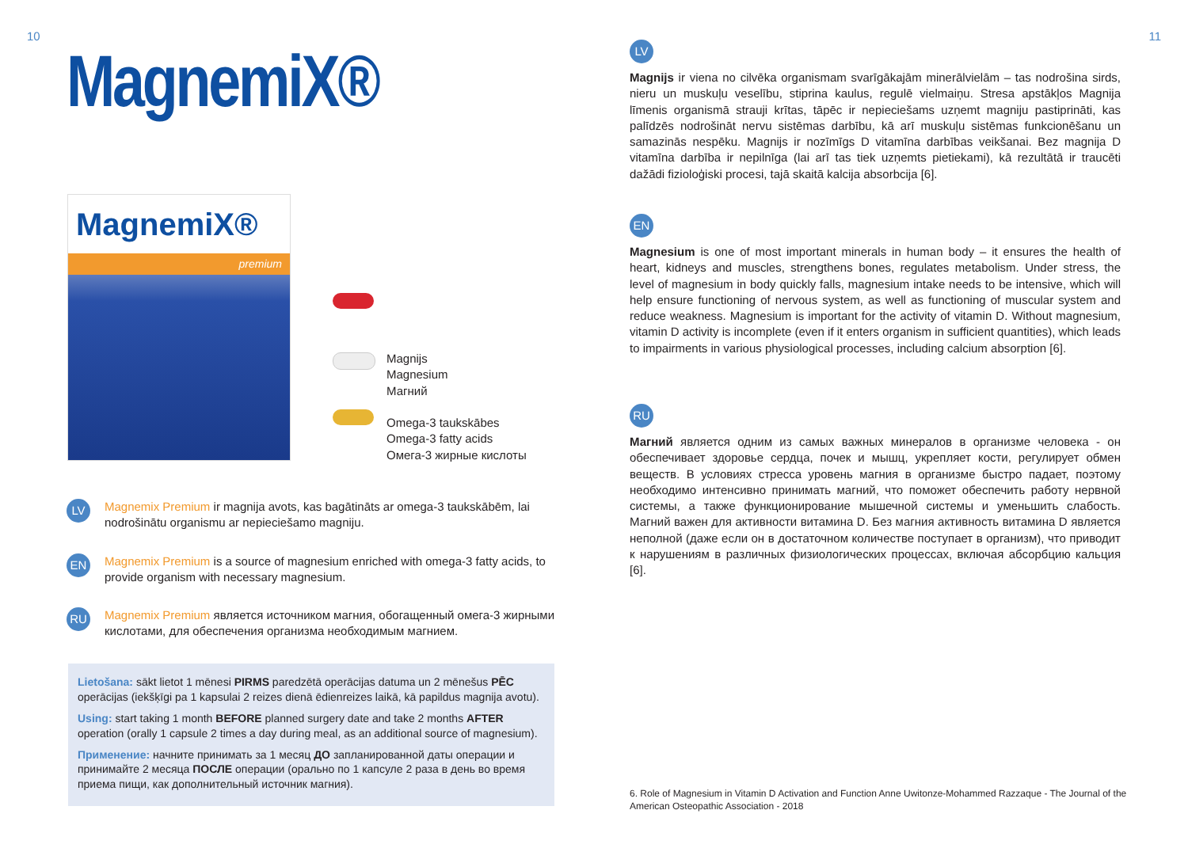10 MagnemiX®
MagnemiX®
premium
Magnijs
Magnesium
Магний
Omega-3 taukskābes
Omega-3 fatty acids
Омега-3 жирные кислоты
LV
Magnemix Premium ir magnija avots, kas bagātināts ar omega-3 taukskābēm, lai nodrošinātu organismu ar nepieciešamo magniju.
EN
Magnemix Premium is a source of magnesium enriched with omega-3 fatty acids, to provide organism with necessary magnesium.
RU
Magnemix Premium является источником магния, обогащенный омега-3 жирными кислотами, для обеспечения организма необходимым магнием.
Lietošana: sākt lietot 1 mēnesi PIRMS paredzētā operācijas datuma un 2 mēnešus PĒC operācijas (iekšķīgi pa 1 kapsulai 2 reizes dienā ēdienreizes laikā, kā papildus magnija avotu).
Using: start taking 1 month BEFORE planned surgery date and take 2 months AFTER operation (orally 1 capsule 2 times a day during meal, as an additional source of magnesium).
Применение: начните принимать за 1 месяц ДО запланированной даты операции и принимайте 2 месяца ПОСЛЕ операции (орально по 1 капсуле 2 раза в день во время приема пищи, как дополнительный источник магния).
11
LV
Magnijs ir viena no cilvēka organismam svarīgākajām minerālvielām – tas nodrošina sirds, nieru un muskuļu veselību, stiprina kaulus, regulē vielmaiņu. Stresa apstākļos Magnija līmenis organismā strauji krītas, tāpēc ir nepieciešams uzņemt magniju pastiprināti, kas palīdzēs nodrošināt nervu sistēmas darbību, kā arī muskuļu sistēmas funkcionēšanu un samazinās nespēku. Magnijs ir nozīmīgs D vitamīna darbības veikšanai. Bez magnija D vitamīna darbība ir nepilnīga (lai arī tas tiek uzņemts pietiekami), kā rezultātā ir traucēti dažādi fizioloģiski procesi, tajā skaitā kalcija absorbcija [6].
EN
Magnesium is one of most important minerals in human body – it ensures the health of heart, kidneys and muscles, strengthens bones, regulates metabolism. Under stress, the level of magnesium in body quickly falls, magnesium intake needs to be intensive, which will help ensure functioning of nervous system, as well as functioning of muscular system and reduce weakness. Magnesium is important for the activity of vitamin D. Without magnesium, vitamin D activity is incomplete (even if it enters organism in sufficient quantities), which leads to impairments in various physiological processes, including calcium absorption [6].
RU
Магний является одним из самых важных минералов в организме человека - он обеспечивает здоровье сердца, почек и мышц, укрепляет кости, регулирует обмен веществ. В условиях стресса уровень магния в организме быстро падает, поэтому необходимо интенсивно принимать магний, что поможет обеспечить работу нервной системы, а также функционирование мышечной системы и уменьшить слабость. Магний важен для активности витамина D. Без магния активность витамина D является неполной (даже если он в достаточном количестве поступает в организм), что приводит к нарушениям в различных физиологических процессах, включая абсорбцию кальция [6].
6. Role of Magnesium in Vitamin D Activation and Function Anne Uwitonze-Mohammed Razzaque - The Journal of the American Osteopathic Association - 2018